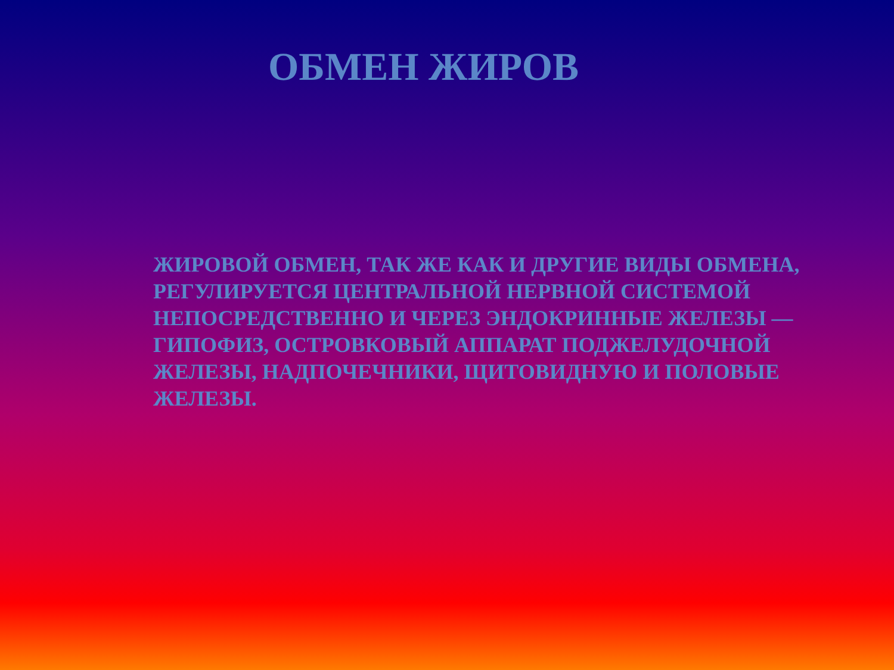ОБМЕН ЖИРОВ
ЖИРОВОЙ ОБМЕН, ТАК ЖЕ КАК И ДРУГИЕ ВИДЫ ОБМЕНА, РЕГУЛИРУЕТСЯ ЦЕНТРАЛЬНОЙ НЕРВНОЙ СИСТЕМОЙ НЕПОСРЕДСТВЕННО И ЧЕРЕЗ ЭНДОКРИННЫЕ ЖЕЛЕЗЫ — ГИПОФИЗ, ОСТРОВКОВЫЙ АППАРАТ ПОДЖЕЛУДОЧНОЙ ЖЕЛЕЗЫ, НАДПОЧЕЧНИКИ, ЩИТОВИДНУЮ И ПОЛОВЫЕ ЖЕЛЕЗЫ.